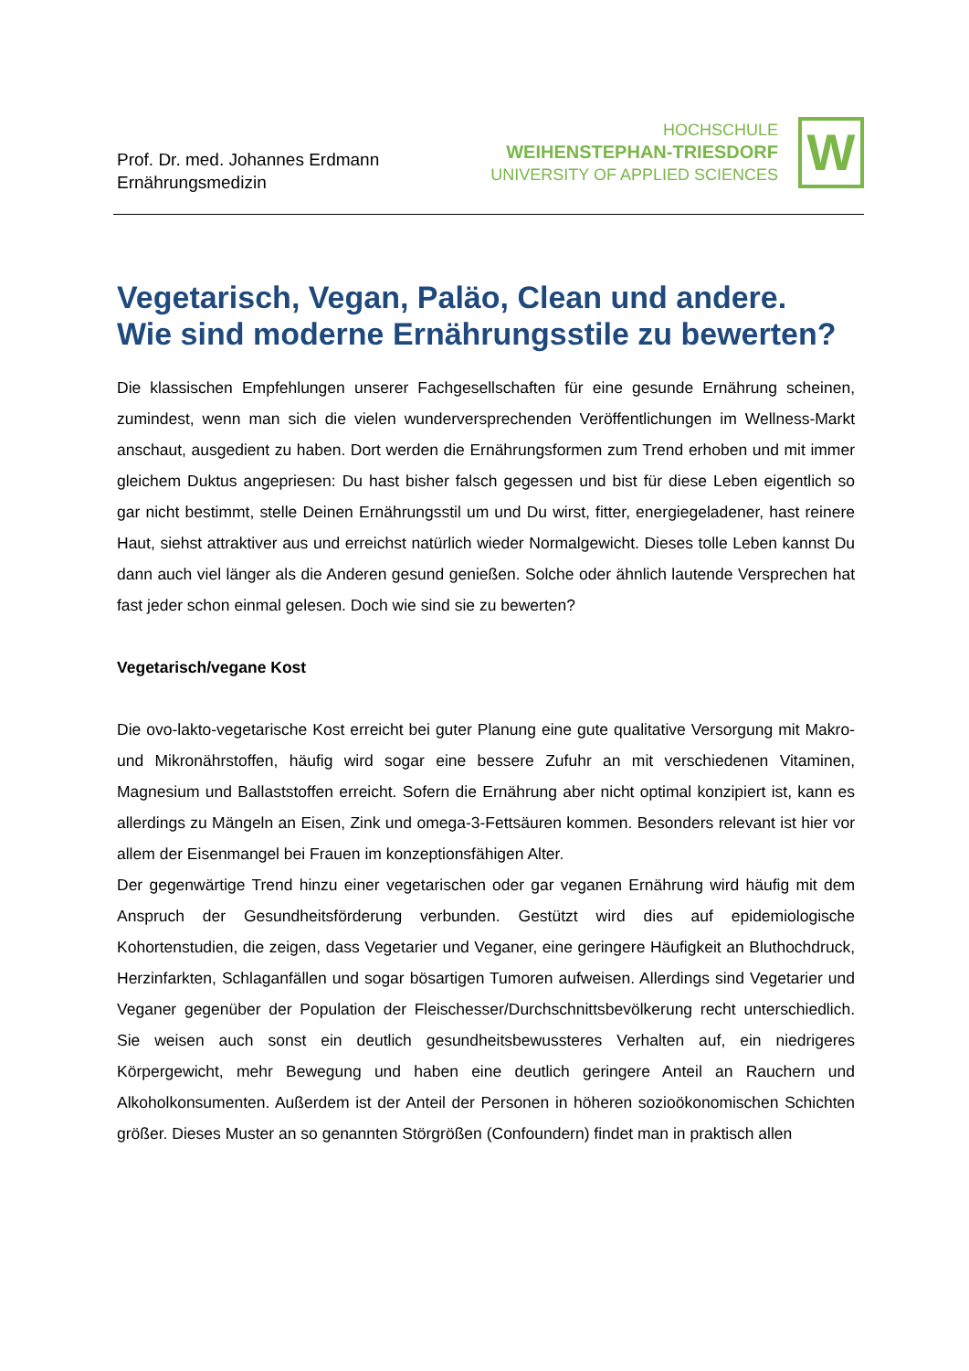Prof. Dr. med. Johannes Erdmann
Ernährungsmedizin
HOCHSCHULE
WEIHENSTEPHAN-TRIESDORF
UNIVERSITY OF APPLIED SCIENCES
W
Vegetarisch, Vegan, Paläo, Clean und andere.
Wie sind moderne Ernährungsstile zu bewerten?
Die klassischen Empfehlungen unserer Fachgesellschaften für eine gesunde Ernährung scheinen, zumindest, wenn man sich die vielen wunderversprechenden Veröffentlichungen im Wellness-Markt anschaut, ausgedient zu haben. Dort werden die Ernährungsformen zum Trend erhoben und mit immer gleichem Duktus angepriesen: Du hast bisher falsch gegessen und bist für diese Leben eigentlich so gar nicht bestimmt, stelle Deinen Ernährungsstil um und Du wirst, fitter, energiegeladener, hast reinere Haut, siehst attraktiver aus und erreichst natürlich wieder Normalgewicht. Dieses tolle Leben kannst Du dann auch viel länger als die Anderen gesund genießen. Solche oder ähnlich lautende Versprechen hat fast jeder schon einmal gelesen. Doch wie sind sie zu bewerten?
Vegetarisch/vegane Kost
Die ovo-lakto-vegetarische Kost erreicht bei guter Planung eine gute qualitative Versorgung mit Makro- und Mikronährstoffen, häufig wird sogar eine bessere Zufuhr an mit verschiedenen Vitaminen, Magnesium und Ballaststoffen erreicht. Sofern die Ernährung aber nicht optimal konzipiert ist, kann es allerdings zu Mängeln an Eisen, Zink und omega-3-Fettsäuren kommen. Besonders relevant ist hier vor allem der Eisenmangel bei Frauen im konzeptionsfähigen Alter.
Der gegenwärtige Trend hinzu einer vegetarischen oder gar veganen Ernährung wird häufig mit dem Anspruch der Gesundheitsförderung verbunden. Gestützt wird dies auf epidemiologische Kohortenstudien, die zeigen, dass Vegetarier und Veganer, eine geringere Häufigkeit an Bluthochdruck, Herzinfarkten, Schlaganfällen und sogar bösartigen Tumoren aufweisen. Allerdings sind Vegetarier und Veganer gegenüber der Population der Fleischesser/Durchschnittsbevölkerung recht unterschiedlich. Sie weisen auch sonst ein deutlich gesundheitsbewussteres Verhalten auf, ein niedrigeres Körpergewicht, mehr Bewegung und haben eine deutlich geringere Anteil an Rauchern und Alkoholkonsumenten. Außerdem ist der Anteil der Personen in höheren sozioökonomischen Schichten größer. Dieses Muster an so genannten Störgrößen (Confoundern) findet man in praktisch allen